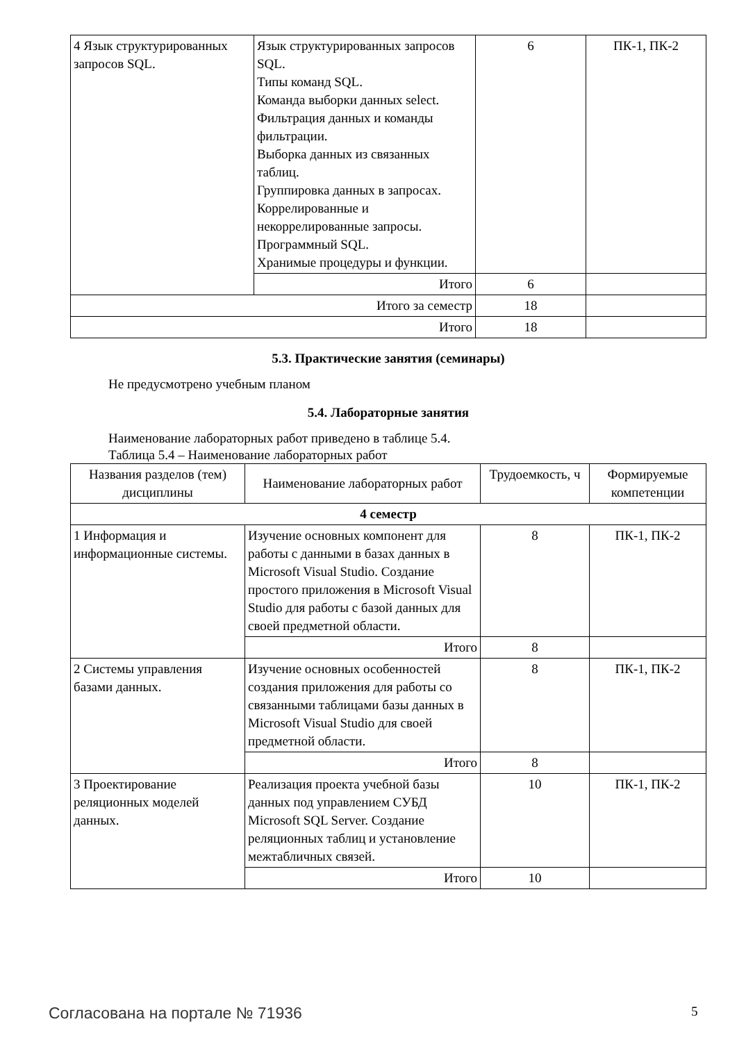| 4 Язык структурированных запросов SQL. | Язык структурированных запросов SQL. Типы команд SQL. Команда выборки данных select. Фильтрация данных и команды фильтрации. Выборка данных из связанных таблиц. Группировка данных в запросах. Коррелированные и некоррелированные запросы. Программный SQL. Хранимые процедуры и функции. | 6 | ПК-1, ПК-2 |
| | Итого | 6 | |
| Итого за семестр | | 18 | |
| Итого | | 18 | |
5.3. Практические занятия (семинары)
Не предусмотрено учебным планом
5.4. Лабораторные занятия
Наименование лабораторных работ приведено в таблице 5.4.
Таблица 5.4 – Наименование лабораторных работ
| Названия разделов (тем) дисциплины | Наименование лабораторных работ | Трудоемкость, ч | Формируемые компетенции |
| --- | --- | --- | --- |
| 4 семестр | | | |
| 1 Информация и информационные системы. | Изучение основных компонент для работы с данными в базах данных в Microsoft Visual Studio. Создание простого приложения в Microsoft Visual Studio для работы с базой данных для своей предметной области. | 8 | ПК-1, ПК-2 |
| | Итого | 8 | |
| 2 Системы управления базами данных. | Изучение основных особенностей создания приложения для работы со связанными таблицами базы данных в Microsoft Visual Studio для своей предметной области. | 8 | ПК-1, ПК-2 |
| | Итого | 8 | |
| 3 Проектирование реляционных моделей данных. | Реализация проекта учебной базы данных под управлением СУБД Microsoft SQL Server. Создание реляционных таблиц и установление межтабличных связей. | 10 | ПК-1, ПК-2 |
| | Итого | 10 | |
Согласована на портале № 71936 5